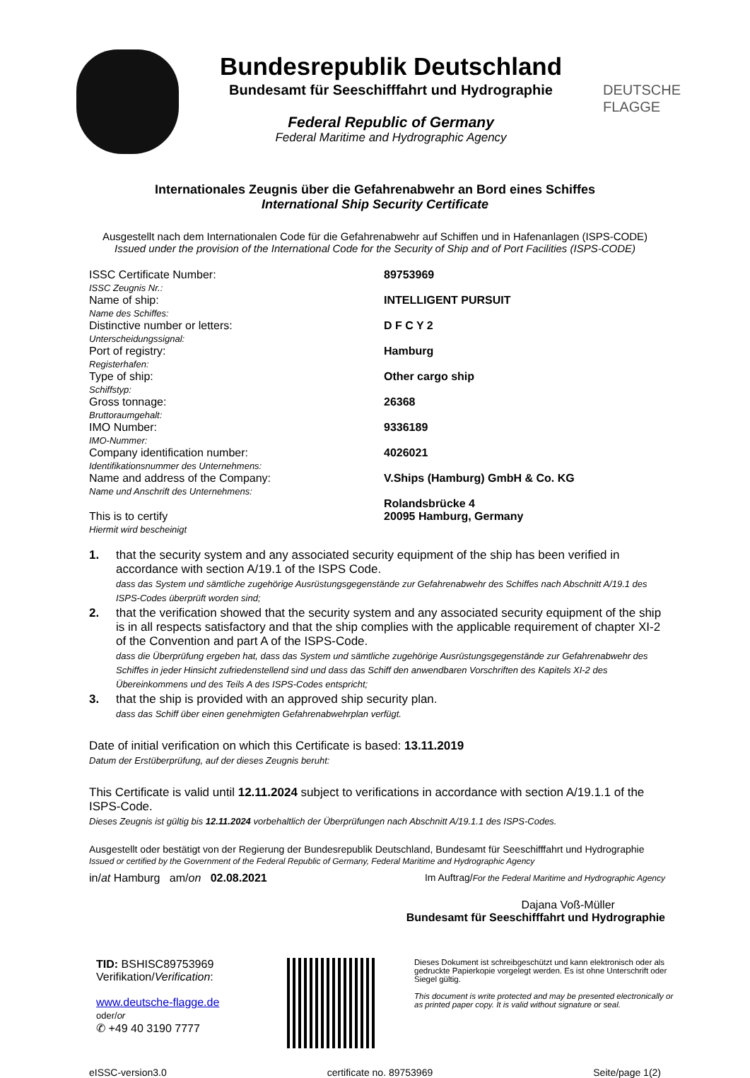Bundesrepublik Deutschland
Bundesamt für Seeschifffahrt und Hydrographie
Federal Republic of Germany
Federal Maritime and Hydrographic Agency
DEUTSCHE
FLAGGE
Internationales Zeugnis über die Gefahrenabwehr an Bord eines Schiffes
International Ship Security Certificate
Ausgestellt nach dem Internationalen Code für die Gefahrenabwehr auf Schiffen und in Hafenanlagen (ISPS-CODE)
Issued under the provision of the International Code for the Security of Ship and of Port Facilities (ISPS-CODE)
| ISSC Certificate Number: ISSC Zeugnis Nr.: | 89753969 |
| Name of ship: Name des Schiffes: | INTELLIGENT PURSUIT |
| Distinctive number or letters: Unterscheidungssignal: | D F C Y 2 |
| Port of registry: Registerhafen: | Hamburg |
| Type of ship: Schiffstyp: | Other cargo ship |
| Gross tonnage: Bruttoraumgehalt: | 26368 |
| IMO Number: IMO-Nummer: | 9336189 |
| Company identification number: Identifikationsnummer des Unternehmens: | 4026021 |
| Name and address of the Company: Name und Anschrift des Unternehmens: | V.Ships (Hamburg) GmbH & Co. KG Rolandsbrücke 4 |
| This is to certify Hiermit wird bescheinigt | 20095 Hamburg, Germany |
1. that the security system and any associated security equipment of the ship has been verified in accordance with section A/19.1 of the ISPS Code.
dass das System und sämtliche zugehörige Ausrüstungsgegenstände zur Gefahrenabwehr des Schiffes nach Abschnitt A/19.1 des ISPS-Codes überprüft worden sind;
2. that the verification showed that the security system and any associated security equipment of the ship is in all respects satisfactory and that the ship complies with the applicable requirement of chapter XI-2 of the Convention and part A of the ISPS-Code.
dass die Überprüfung ergeben hat, dass das System und sämtliche zugehörige Ausrüstungsgegenstände zur Gefahrenabwehr des Schiffes in jeder Hinsicht zufriedenstellend sind und dass das Schiff den anwendbaren Vorschriften des Kapitels XI-2 des Übereinkommens und des Teils A des ISPS-Codes entspricht;
3. that the ship is provided with an approved ship security plan.
dass das Schiff über einen genehmigten Gefahrenabwehrplan verfügt.
Date of initial verification on which this Certificate is based: 13.11.2019
Datum der Erstüberprüfung, auf der dieses Zeugnis beruht:
This Certificate is valid until 12.11.2024 subject to verifications in accordance with section A/19.1.1 of the ISPS-Code.
Dieses Zeugnis ist gültig bis 12.11.2024 vorbehaltlich der Überprüfungen nach Abschnitt A/19.1.1 des ISPS-Codes.
Ausgestellt oder bestätigt von der Regierung der Bundesrepublik Deutschland, Bundesamt für Seeschifffahrt und Hydrographie
Issued or certified by the Government of the Federal Republic of Germany, Federal Maritime and Hydrographic Agency
in/at Hamburg am/on 02.08.2021 Im Auftrag/For the Federal Maritime and Hydrographic Agency
Dajana Voß-Müller
Bundesamt für Seeschifffahrt und Hydrographie
TID: BSHISC89753969
Verifikation/Verification:
www.deutsche-flagge.de
oder/or
✆ +49 40 3190 7777
Dieses Dokument ist schreibgeschützt und kann elektronisch oder als gedruckte Papierkopie vorgelegt werden. Es ist ohne Unterschrift oder Siegel gültig.
This document is write protected and may be presented electronically or as printed paper copy. It is valid without signature or seal.
eISSC-version3.0 certificate no. 89753969 Seite/page 1(2)